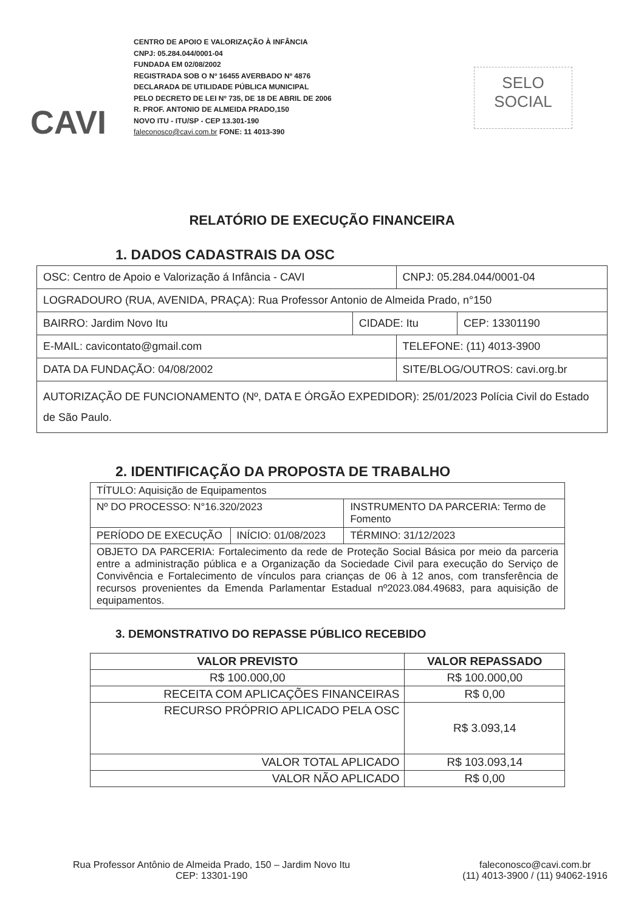CAVI
CENTRO DE APOIO E VALORIZAÇÃO À INFÂNCIA
CNPJ: 05.284.044/0001-04
FUNDADA EM 02/08/2002
REGISTRADA SOB O Nº 16455 AVERBADO Nº 4876
DECLARADA DE UTILIDADE PÚBLICA MUNICIPAL
PELO DECRETO DE LEI Nº 735, DE 18 DE ABRIL DE 2006
R. PROF. ANTONIO DE ALMEIDA PRADO,150
NOVO ITU - ITU/SP - CEP 13.301-190
faleconosco@cavi.com.br FONE: 11 4013-390
SELO
SOCIAL
RELATÓRIO DE EXECUÇÃO FINANCEIRA
1. DADOS CADASTRAIS DA OSC
| OSC: Centro de Apoio e Valorização á Infância - CAVI | | CNPJ: 05.284.044/0001-04 | |
| LOGRADOURO (RUA, AVENIDA, PRAÇA): Rua Professor Antonio de Almeida Prado, n°150 | | | |
| BAIRRO: Jardim Novo Itu | CIDADE: Itu | | CEP: 13301190 |
| E-MAIL: cavicontato@gmail.com | | TELEFONE: (11) 4013-3900 | |
| DATA DA FUNDAÇÃO: 04/08/2002 | | SITE/BLOG/OUTROS: cavi.org.br | |
| AUTORIZAÇÃO DE FUNCIONAMENTO (Nº, DATA E ÓRGÃO EXPEDIDOR): 25/01/2023 Polícia Civil do Estado de São Paulo. | | | |
2. IDENTIFICAÇÃO DA PROPOSTA DE TRABALHO
| TÍTULO: Aquisição de Equipamentos | | |
| Nº DO PROCESSO: N°16.320/2023 | | INSTRUMENTO DA PARCERIA: Termo de Fomento |
| PERÍODO DE EXECUÇÃO | INÍCIO: 01/08/2023 | TÉRMINO: 31/12/2023 |
| OBJETO DA PARCERIA: Fortalecimento da rede de Proteção Social Básica por meio da parceria entre a administração pública e a Organização da Sociedade Civil para execução do Serviço de Convivência e Fortalecimento de vínculos para crianças de 06 à 12 anos, com transferência de recursos provenientes da Emenda Parlamentar Estadual nº2023.084.49683, para aquisição de equipamentos. | | |
3. DEMONSTRATIVO DO REPASSE PÚBLICO RECEBIDO
| VALOR PREVISTO | VALOR REPASSADO |
| --- | --- |
| R$ 100.000,00 | R$ 100.000,00 |
| RECEITA COM APLICAÇÕES FINANCEIRAS | R$ 0,00 |
| RECURSO PRÓPRIO APLICADO PELA OSC | R$ 3.093,14 |
| VALOR TOTAL APLICADO | R$ 103.093,14 |
| VALOR NÃO APLICADO | R$ 0,00 |
Rua Professor Antônio de Almeida Prado, 150 – Jardim Novo Itu
CEP: 13301-190
faleconosco@cavi.com.br
(11) 4013-3900 / (11) 94062-1916